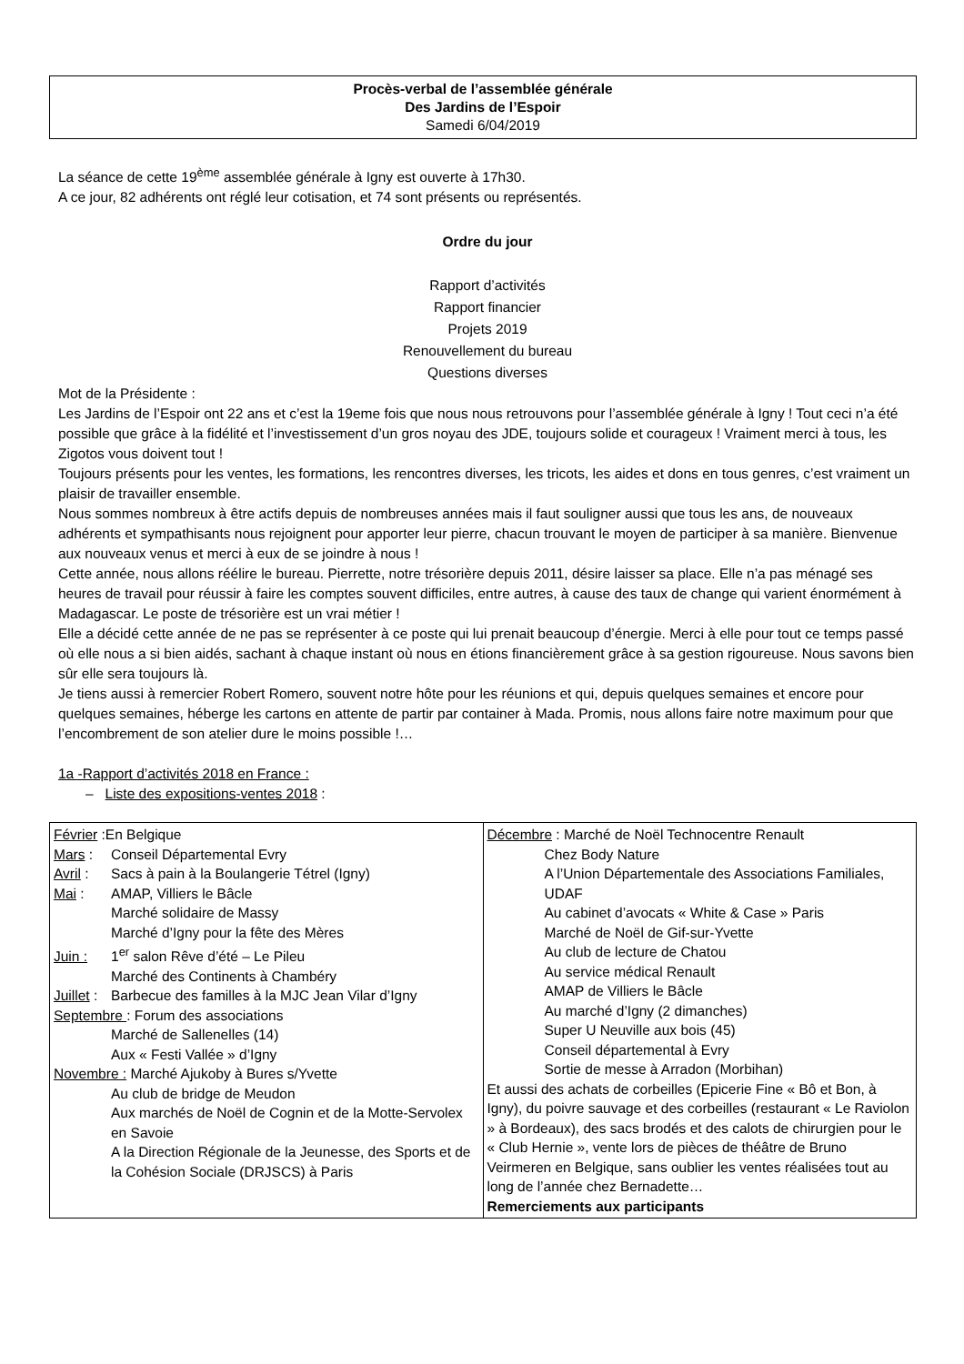Procès-verbal de l’assemblée générale
Des Jardins de l’Espoir
Samedi 6/04/2019
La séance de cette 19<sup>ème</sup> assemblée générale à Igny est ouverte à 17h30.
A ce jour, 82 adhérents ont réglé leur cotisation, et 74 sont présents ou représentés.
Ordre du jour
Rapport d’activités
Rapport financier
Projets 2019
Renouvellement du bureau
Questions diverses
Mot de la Présidente :
Les Jardins de l’Espoir ont 22 ans et c’est la 19eme fois que nous nous retrouvons pour l’assemblée générale à Igny ! Tout ceci n’a été possible que grâce à la fidélité et l’investissement d’un gros noyau des JDE, toujours solide et courageux ! Vraiment merci à tous, les Zigotos vous doivent tout !
Toujours présents pour les ventes, les formations, les rencontres diverses, les tricots, les aides et dons en tous genres, c’est vraiment un plaisir de travailler ensemble.
Nous sommes nombreux à être actifs depuis de nombreuses années mais il faut souligner aussi que tous les ans, de nouveaux adhérents et sympathisants nous rejoignent pour apporter leur pierre, chacun trouvant le moyen de participer à sa manière. Bienvenue aux nouveaux venus et merci à eux de se joindre à nous !
Cette année, nous allons réélire le bureau. Pierrette, notre trésorière depuis 2011, désire laisser sa place. Elle n’a pas ménagé ses heures de travail pour réussir à faire les comptes souvent difficiles, entre autres, à cause des taux de change qui varient énormément à Madagascar. Le poste de trésorière est un vrai métier !
Elle a décidé cette année de ne pas se représenter à ce poste qui lui prenait beaucoup d’énergie. Merci à elle pour tout ce temps passé où elle nous a si bien aidés, sachant à chaque instant où nous en étions financièrement grâce à sa gestion rigoureuse. Nous savons bien sûr elle sera toujours là.
Je tiens aussi à remercier Robert Romero, souvent notre hôte pour les réunions et qui, depuis quelques semaines et encore pour quelques semaines, héberge les cartons en attente de partir par container à Mada. Promis, nous allons faire notre maximum pour que l’encombrement de son atelier dure le moins possible !…
1a -Rapport d’activités 2018 en France :
– Liste des expositions-ventes 2018 :
| Février :En Belgique Mars : Conseil Départemental Evry Avril : Sacs à pain à la Boulangerie Tétrel (Igny) Mai : AMAP, Villiers le Bâcle Marché solidaire de Massy Marché d’Igny pour la fête des Mères Juin : 1<sup>er</sup> salon Rêve d’été – Le Pileu Marché des Continents à Chambéry Juillet : Barbecue des familles à la MJC Jean Vilar d’Igny Septembre : Forum des associations Marché de Sallenelles (14) Aux « Festi Vallée » d’Igny Novembre : Marché Ajukoby à Bures s/Yvette Au club de bridge de Meudon Aux marchés de Noël de Cognin et de la Motte-Servolex en Savoie A la Direction Régionale de la Jeunesse, des Sports et de la Cohésion Sociale (DRJSCS) à Paris | Décembre : Marché de Noël Technocentre Renault Chez Body Nature A l’Union Départementale des Associations Familiales, UDAF Au cabinet d’avocats « White & Case » Paris Marché de Noël de Gif-sur-Yvette Au club de lecture de Chatou Au service médical Renault AMAP de Villiers le Bâcle Au marché d’Igny (2 dimanches) Super U Neuville aux bois (45) Conseil départemental à Evry Sortie de messe à Arradon (Morbihan) Et aussi des achats de corbeilles (Epicerie Fine « Bô et Bon, à Igny), du poivre sauvage et des corbeilles (restaurant « Le Raviolon » à Bordeaux), des sacs brodés et des calots de chirurgien pour le « Club Hernie », vente lors de pièces de théâtre de Bruno Veirmeren en Belgique, sans oublier les ventes réalisées tout au long de l’année chez Bernadette… Remerciements aux participants |